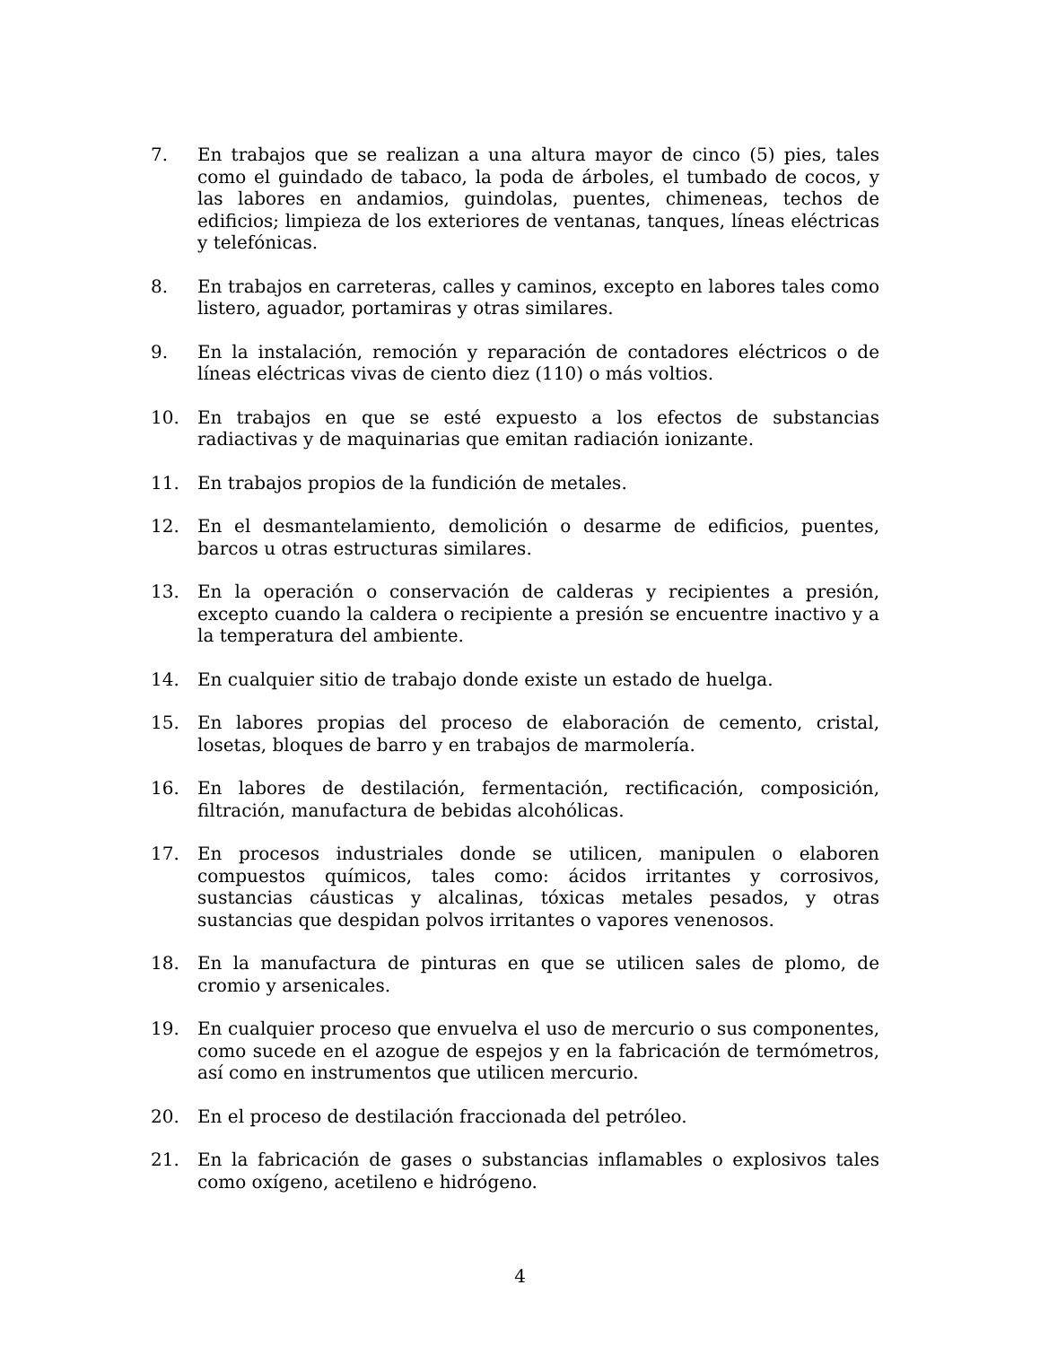7. En trabajos que se realizan a una altura mayor de cinco (5) pies, tales como el guindado de tabaco, la poda de árboles, el tumbado de cocos, y las labores en andamios, guindolas, puentes, chimeneas, techos de edificios; limpieza de los exteriores de ventanas, tanques, líneas eléctricas y telefónicas.
8. En trabajos en carreteras, calles y caminos, excepto en labores tales como listero, aguador, portamiras y otras similares.
9. En la instalación, remoción y reparación de contadores eléctricos o de líneas eléctricas vivas de ciento diez (110) o más voltios.
10. En trabajos en que se esté expuesto a los efectos de substancias radiactivas y de maquinarias que emitan radiación ionizante.
11. En trabajos propios de la fundición de metales.
12. En el desmantelamiento, demolición o desarme de edificios, puentes, barcos u otras estructuras similares.
13. En la operación o conservación de calderas y recipientes a presión, excepto cuando la caldera o recipiente a presión se encuentre inactivo y a la temperatura del ambiente.
14. En cualquier sitio de trabajo donde existe un estado de huelga.
15. En labores propias del proceso de elaboración de cemento, cristal, losetas, bloques de barro y en trabajos de marmolería.
16. En labores de destilación, fermentación, rectificación, composición, filtración, manufactura de bebidas alcohólicas.
17. En procesos industriales donde se utilicen, manipulen o elaboren compuestos químicos, tales como: ácidos irritantes y corrosivos, sustancias cáusticas y alcalinas, tóxicas metales pesados, y otras sustancias que despidan polvos irritantes o vapores venenosos.
18. En la manufactura de pinturas en que se utilicen sales de plomo, de cromio y arsenicales.
19. En cualquier proceso que envuelva el uso de mercurio o sus componentes, como sucede en el azogue de espejos y en la fabricación de termómetros, así como en instrumentos que utilicen mercurio.
20. En el proceso de destilación fraccionada del petróleo.
21. En la fabricación de gases o substancias inflamables o explosivos tales como oxígeno, acetileno e hidrógeno.
4